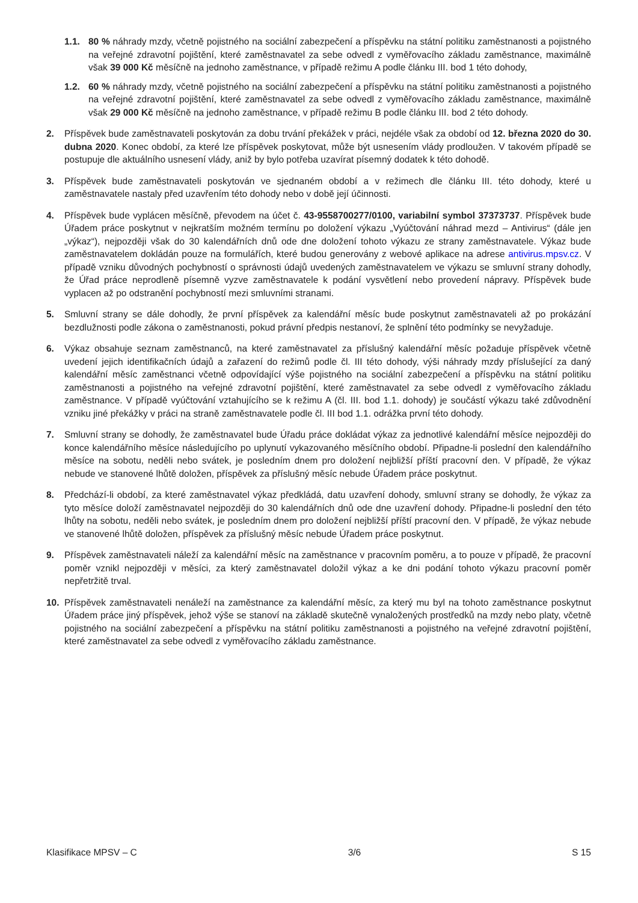1.1. 80 % náhrady mzdy, včetně pojistného na sociální zabezpečení a příspěvku na státní politiku zaměstnanosti a pojistného na veřejné zdravotní pojištění, které zaměstnavatel za sebe odvedl z vyměřovacího základu zaměstnance, maximálně však 39 000 Kč měsíčně na jednoho zaměstnance, v případě režimu A podle článku III. bod 1 této dohody,
1.2. 60 % náhrady mzdy, včetně pojistného na sociální zabezpečení a příspěvku na státní politiku zaměstnanosti a pojistného na veřejné zdravotní pojištění, které zaměstnavatel za sebe odvedl z vyměřovacího základu zaměstnance, maximálně však 29 000 Kč měsíčně na jednoho zaměstnance, v případě režimu B podle článku III. bod 2 této dohody.
2. Příspěvek bude zaměstnavateli poskytován za dobu trvání překážek v práci, nejdéle však za období od 12. března 2020 do 30. dubna 2020. Konec období, za které lze příspěvek poskytovat, může být usnesením vlády prodloužen. V takovém případě se postupuje dle aktuálního usnesení vlády, aniž by bylo potřeba uzavírat písemný dodatek k této dohodě.
3. Příspěvek bude zaměstnavateli poskytován ve sjednaném období a v režimech dle článku III. této dohody, které u zaměstnavatele nastaly před uzavřením této dohody nebo v době její účinnosti.
4. Příspěvek bude vyplácen měsíčně, převodem na účet č. 43-9558700277/0100, variabilní symbol 37373737. Příspěvek bude Úřadem práce poskytnut v nejkratším možném termínu po doložení výkazu „Vyúčtování náhrad mezd – Antivirus“ (dále jen „výkaz“), nejpozději však do 30 kalendářních dnů ode dne doložení tohoto výkazu ze strany zaměstnavatele. Výkaz bude zaměstnavatelem dokládán pouze na formulářích, které budou generovány z webové aplikace na adrese antivirus.mpsv.cz. V případě vzniku důvodných pochybností o správnosti údajů uvedených zaměstnavatelem ve výkazu se smluvní strany dohodly, že Úřad práce neprodleně písemně vyzve zaměstnavatele k podání vysvětlení nebo provedení nápravy. Příspěvek bude vyplacen až po odstranění pochybností mezi smluvními stranami.
5. Smluvní strany se dále dohodly, že první příspěvek za kalendářní měsíc bude poskytnut zaměstnavateli až po prokázání bezdlužnosti podle zákona o zaměstnanosti, pokud právní předpis nestanoví, že splnění této podmínky se nevyžaduje.
6. Výkaz obsahuje seznam zaměstnanců, na které zaměstnavatel za příslušný kalendářní měsíc požaduje příspěvek včetně uvedení jejich identifikačních údajů a zařazení do režimů podle čl. III této dohody, výši náhrady mzdy příslušející za daný kalendářní měsíc zaměstnanci včetně odpovídající výše pojistného na sociální zabezpečení a příspěvku na státní politiku zaměstnanosti a pojistného na veřejné zdravotní pojištění, které zaměstnavatel za sebe odvedl z vyměřovacího základu zaměstnance. V případě vyúčtování vztahujícího se k režimu A (čl. III. bod 1.1. dohody) je součástí výkazu také zdůvodnění vzniku jiné překážky v práci na straně zaměstnavatele podle čl. III bod 1.1. odrážka první této dohody.
7. Smluvní strany se dohodly, že zaměstnavatel bude Úřadu práce dokládat výkaz za jednotlivé kalendářní měsíce nejpozději do konce kalendářního měsíce následujícího po uplynutí vykazovaného měsíčního období. Připadne-li poslední den kalendářního měsíce na sobotu, neděli nebo svátek, je posledním dnem pro doložení nejbližší příští pracovní den. V případě, že výkaz nebude ve stanovené lhůtě doložen, příspěvek za příslušný měsíc nebude Úřadem práce poskytnut.
8. Předchází-li období, za které zaměstnavatel výkaz předkládá, datu uzavření dohody, smluvní strany se dohodly, že výkaz za tyto měsíce doloží zaměstnavatel nejpozději do 30 kalendářních dnů ode dne uzavření dohody. Připadne-li poslední den této lhůty na sobotu, neděli nebo svátek, je posledním dnem pro doložení nejbližší příští pracovní den. V případě, že výkaz nebude ve stanovené lhůtě doložen, příspěvek za příslušný měsíc nebude Úřadem práce poskytnut.
9. Příspěvek zaměstnavateli náleží za kalendářní měsíc na zaměstnance v pracovním poměru, a to pouze v případě, že pracovní poměr vznikl nejpozději v měsíci, za který zaměstnavatel doložil výkaz a ke dni podání tohoto výkazu pracovní poměr nepřetržitě trval.
10. Příspěvek zaměstnavateli nenáleží na zaměstnance za kalendářní měsíc, za který mu byl na tohoto zaměstnance poskytnut Úřadem práce jiný příspěvek, jehož výše se stanoví na základě skutečně vynaložených prostředků na mzdy nebo platy, včetně pojistného na sociální zabezpečení a příspěvku na státní politiku zaměstnanosti a pojistného na veřejné zdravotní pojištění, které zaměstnavatel za sebe odvedl z vyměřovacího základu zaměstnance.
Klasifikace MPSV – C 3/6 S 15